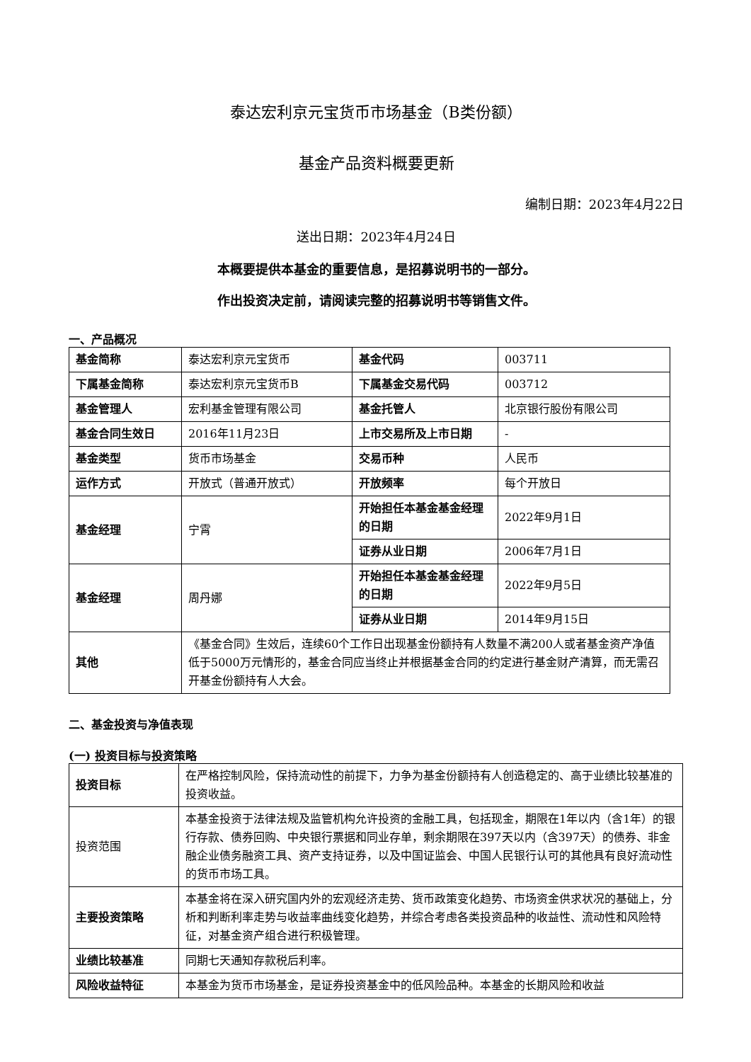泰达宏利京元宝货币市场基金（B类份额）
基金产品资料概要更新
编制日期：2023年4月22日
送出日期：2023年4月24日
本概要提供本基金的重要信息，是招募说明书的一部分。
作出投资决定前，请阅读完整的招募说明书等销售文件。
一、产品概况
| 基金简称 | 泰达宏利京元宝货币 | 基金代码 | 003711 |
| 下属基金简称 | 泰达宏利京元宝货币B | 下属基金交易代码 | 003712 |
| 基金管理人 | 宏利基金管理有限公司 | 基金托管人 | 北京银行股份有限公司 |
| 基金合同生效日 | 2016年11月23日 | 上市交易所及上市日期 | - |
| 基金类型 | 货币市场基金 | 交易币种 | 人民币 |
| 运作方式 | 开放式（普通开放式） | 开放频率 | 每个开放日 |
| 基金经理 | 宁霄 | 开始担任本基金基金经理的日期 | 2022年9月1日 |
| | | 证券从业日期 | 2006年7月1日 |
| 基金经理 | 周丹娜 | 开始担任本基金基金经理的日期 | 2022年9月5日 |
| | | 证券从业日期 | 2014年9月15日 |
| 其他 | 《基金合同》生效后，连续60个工作日出现基金份额持有人数量不满200人或者基金资产净值低于5000万元情形的，基金合同应当终止并根据基金合同的约定进行基金财产清算，而无需召开基金份额持有人大会。 | | |
二、基金投资与净值表现
(一) 投资目标与投资策略
| 投资目标 | 在严格控制风险，保持流动性的前提下，力争为基金份额持有人创造稳定的、高于业绩比较基准的投资收益。 |
| 投资范围 | 本基金投资于法律法规及监管机构允许投资的金融工具，包括现金，期限在1年以内（含1年）的银行存款、债券回购、中央银行票据和同业存单，剩余期限在397天以内（含397天）的债券、非金融企业债务融资工具、资产支持证券，以及中国证监会、中国人民银行认可的其他具有良好流动性的货币市场工具。 |
| 主要投资策略 | 本基金将在深入研究国内外的宏观经济走势、货币政策变化趋势、市场资金供求状况的基础上，分析和判断利率走势与收益率曲线变化趋势，并综合考虑各类投资品种的收益性、流动性和风险特征，对基金资产组合进行积极管理。 |
| 业绩比较基准 | 同期七天通知存款税后利率。 |
| 风险收益特征 | 本基金为货币市场基金，是证券投资基金中的低风险品种。本基金的长期风险和收益 |